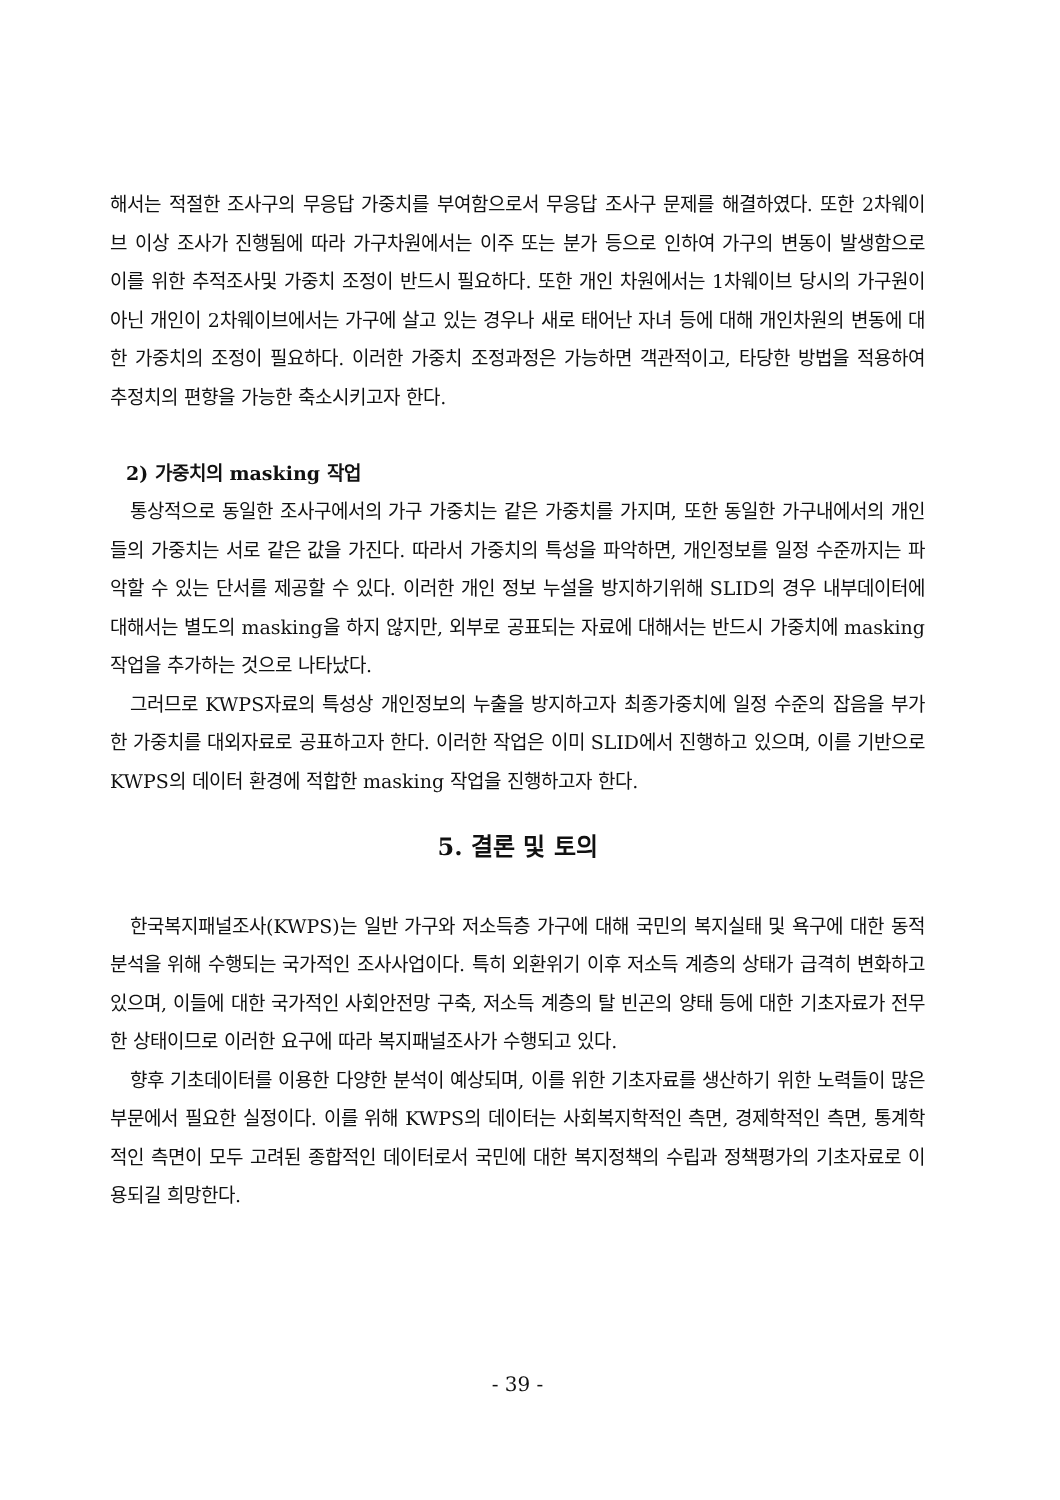해서는 적절한 조사구의 무응답 가중치를 부여함으로서 무응답 조사구 문제를 해결하였다. 또한 2차웨이브 이상 조사가 진행됨에 따라 가구차원에서는 이주 또는 분가 등으로 인하여 가구의 변동이 발생함으로 이를 위한 추적조사및 가중치 조정이 반드시 필요하다. 또한 개인 차원에서는 1차웨이브 당시의 가구원이 아닌 개인이 2차웨이브에서는 가구에 살고 있는 경우나 새로 태어난 자녀 등에 대해 개인차원의 변동에 대한 가중치의 조정이 필요하다. 이러한 가중치 조정과정은 가능하면 객관적이고, 타당한 방법을 적용하여 추정치의 편향을 가능한 축소시키고자 한다.
2) 가중치의 masking 작업
통상적으로 동일한 조사구에서의 가구 가중치는 같은 가중치를 가지며, 또한 동일한 가구내에서의 개인들의 가중치는 서로 같은 값을 가진다. 따라서 가중치의 특성을 파악하면, 개인정보를 일정 수준까지는 파악할 수 있는 단서를 제공할 수 있다. 이러한 개인 정보 누설을 방지하기위해 SLID의 경우 내부데이터에 대해서는 별도의 masking을 하지 않지만, 외부로 공표되는 자료에 대해서는 반드시 가중치에 masking 작업을 추가하는 것으로 나타났다.
그러므로 KWPS자료의 특성상 개인정보의 누출을 방지하고자 최종가중치에 일정 수준의 잡음을 부가한 가중치를 대외자료로 공표하고자 한다. 이러한 작업은 이미 SLID에서 진행하고 있으며, 이를 기반으로 KWPS의 데이터 환경에 적합한 masking 작업을 진행하고자 한다.
5. 결론 및 토의
한국복지패널조사(KWPS)는 일반 가구와 저소득층 가구에 대해 국민의 복지실태 및 욕구에 대한 동적분석을 위해 수행되는 국가적인 조사사업이다. 특히 외환위기 이후 저소득 계층의 상태가 급격히 변화하고 있으며, 이들에 대한 국가적인 사회안전망 구축, 저소득 계층의 탈 빈곤의 양태 등에 대한 기초자료가 전무한 상태이므로 이러한 요구에 따라 복지패널조사가 수행되고 있다.
향후 기초데이터를 이용한 다양한 분석이 예상되며, 이를 위한 기초자료를 생산하기 위한 노력들이 많은 부문에서 필요한 실정이다. 이를 위해 KWPS의 데이터는 사회복지학적인 측면, 경제학적인 측면, 통계학적인 측면이 모두 고려된 종합적인 데이터로서 국민에 대한 복지정책의 수립과 정책평가의 기초자료로 이용되길 희망한다.
- 39 -